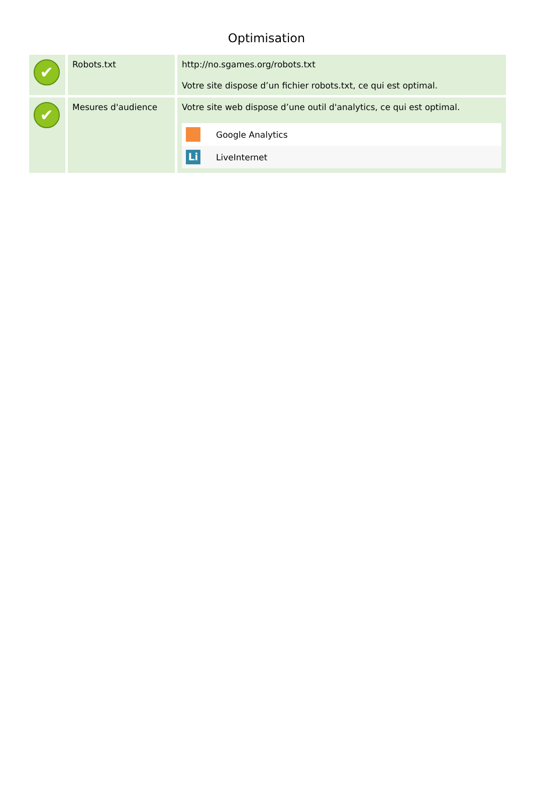Optimisation
| ✔ | Robots.txt | http://no.sgames.org/robots.txt Votre site dispose d’un fichier robots.txt, ce qui est optimal. |
| ✔ | Mesures d'audience | Votre site web dispose d’une outil d'analytics, ce qui est optimal. / / Google Analytics / / Li / LiveInternet / |